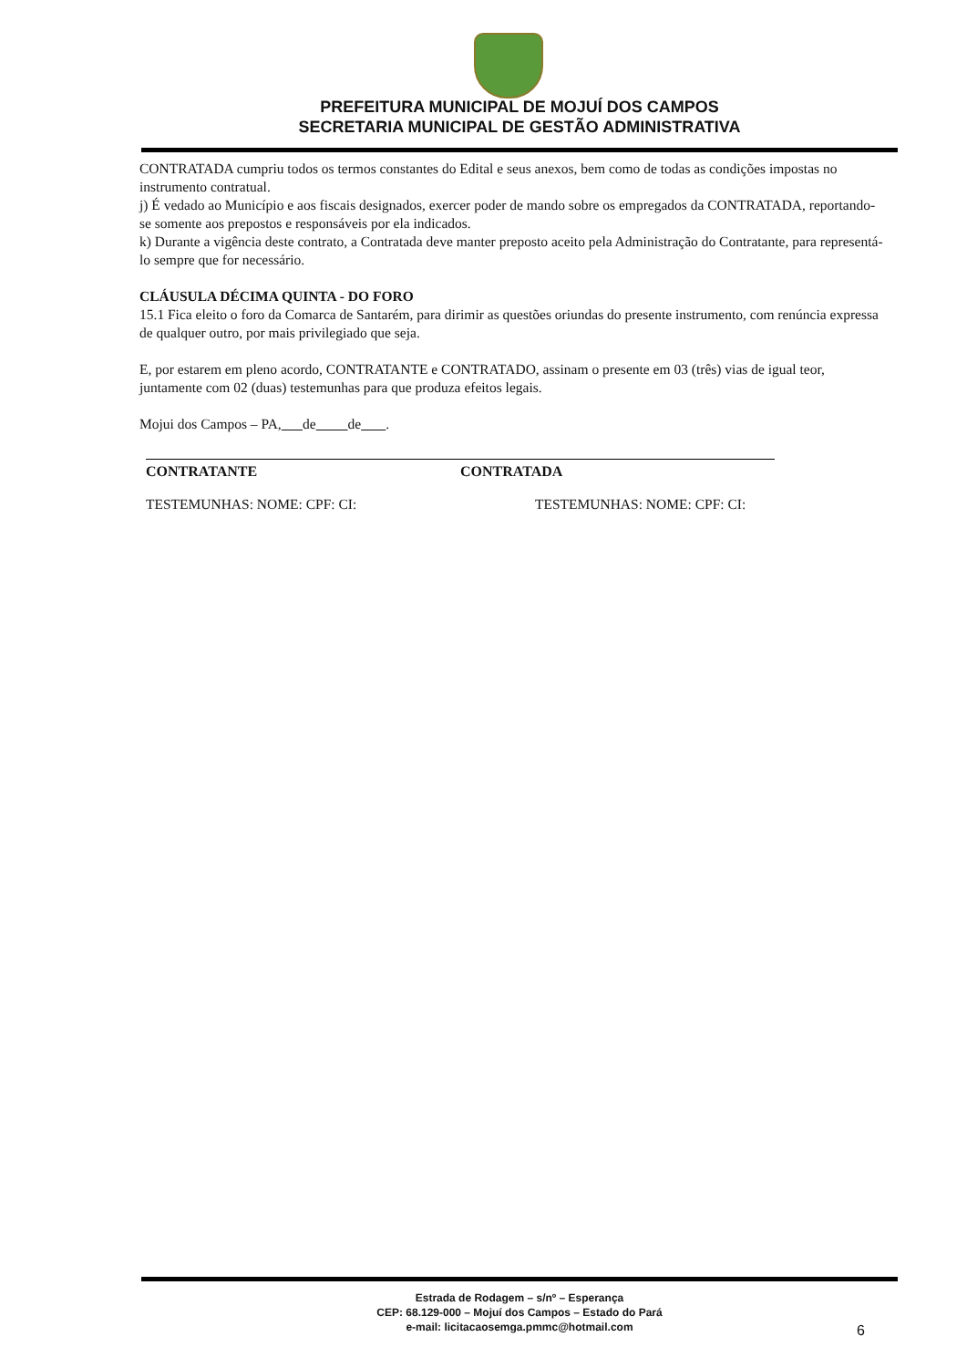PREFEITURA MUNICIPAL DE MOJUÍ DOS CAMPOS
SECRETARIA MUNICIPAL DE GESTÃO ADMINISTRATIVA
CONTRATADA cumpriu todos os termos constantes do Edital e seus anexos, bem como de todas as condições impostas no instrumento contratual.
j) É vedado ao Município e aos fiscais designados, exercer poder de mando sobre os empregados da CONTRATADA, reportando-se somente aos prepostos e responsáveis por ela indicados.
k) Durante a vigência deste contrato, a Contratada deve manter preposto aceito pela Administração do Contratante, para representá-lo sempre que for necessário.
CLÁUSULA DÉCIMA QUINTA - DO FORO
15.1 Fica eleito o foro da Comarca de Santarém, para dirimir as questões oriundas do presente instrumento, com renúncia expressa de qualquer outro, por mais privilegiado que seja.
E, por estarem em pleno acordo, CONTRATANTE e CONTRATADO, assinam o presente em 03 (três) vias de igual teor, juntamente com 02 (duas) testemunhas para que produza efeitos legais.
Mojui dos Campos – PA, de de .
CONTRATANTE CONTRATADA
TESTEMUNHAS: NOME: CPF: CI: TESTEMUNHAS: NOME: CPF: CI:
Estrada de Rodagem – s/nº – Esperança
CEP: 68.129-000 – Mojuí dos Campos – Estado do Pará
e-mail: licitacaosemga.pmmc@hotmail.com
6